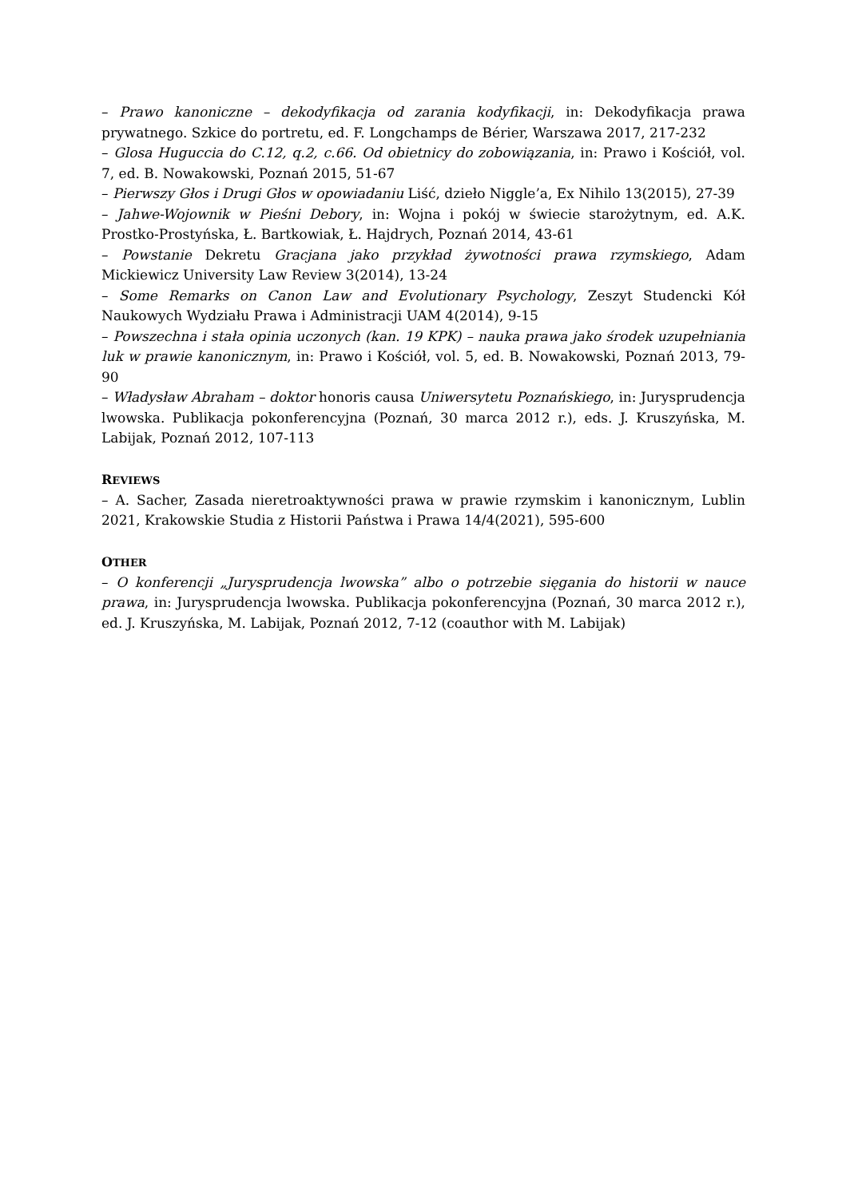– Prawo kanoniczne – dekodyfikacja od zarania kodyfikacji, in: Dekodyfikacja prawa prywatnego. Szkice do portretu, ed. F. Longchamps de Bérier, Warszawa 2017, 217-232
– Glosa Huguccia do C.12, q.2, c.66. Od obietnicy do zobowiązania, in: Prawo i Kościół, vol. 7, ed. B. Nowakowski, Poznań 2015, 51-67
– Pierwszy Głos i Drugi Głos w opowiadaniu Liść, dzieło Niggle’a, Ex Nihilo 13(2015), 27-39
– Jahwe-Wojownik w Pieśni Debory, in: Wojna i pokój w świecie starożytnym, ed. A.K. Prostko-Prostyńska, Ł. Bartkowiak, Ł. Hajdrych, Poznań 2014, 43-61
– Powstanie Dekretu Gracjana jako przykład żywotności prawa rzymskiego, Adam Mickiewicz University Law Review 3(2014), 13-24
– Some Remarks on Canon Law and Evolutionary Psychology, Zeszyt Studencki Kół Naukowych Wydziału Prawa i Administracji UAM 4(2014), 9-15
– Powszechna i stała opinia uczonych (kan. 19 KPK) – nauka prawa jako środek uzupełniania luk w prawie kanonicznym, in: Prawo i Kościół, vol. 5, ed. B. Nowakowski, Poznań 2013, 79-90
– Władysław Abraham – doktor honoris causa Uniwersytetu Poznańskiego, in: Jurysprudencja lwowska. Publikacja pokonferencyjna (Poznań, 30 marca 2012 r.), eds. J. Kruszyńska, M. Labijak, Poznań 2012, 107-113
REVIEWS
– A. Sacher, Zasada nieretroaktywności prawa w prawie rzymskim i kanonicznym, Lublin 2021, Krakowskie Studia z Historii Państwa i Prawa 14/4(2021), 595-600
OTHER
– O konferencji „Jurysprudencja lwowska” albo o potrzebie sięgania do historii w nauce prawa, in: Jurysprudencja lwowska. Publikacja pokonferencyjna (Poznań, 30 marca 2012 r.), ed. J. Kruszyńska, M. Labijak, Poznań 2012, 7-12 (coauthor with M. Labijak)